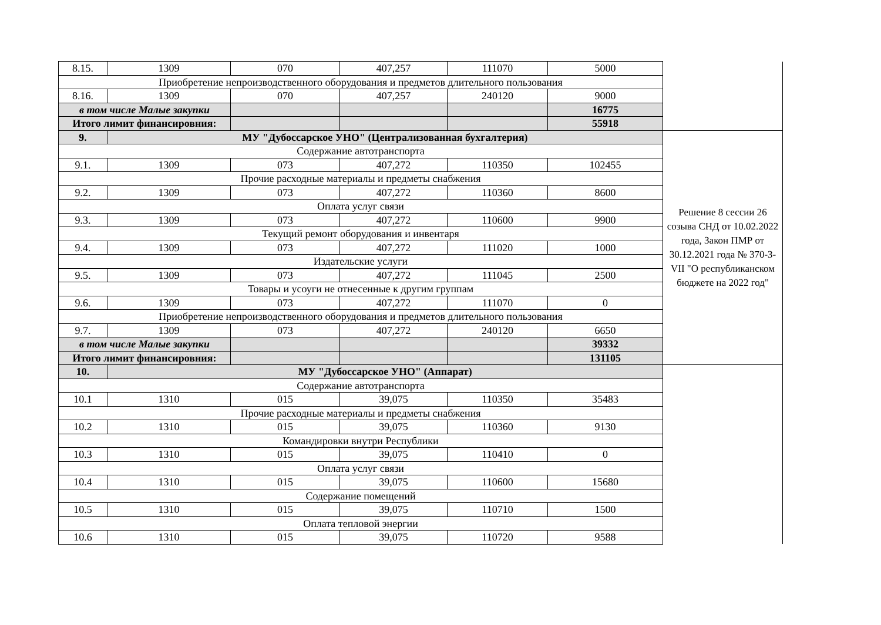| 8.15. | 1309 | 070 | 407,257 | 111070 | 5000 | |
| Приобретение непроизводственного оборудования и предметов длительного пользования | | | | | | |
| 8.16. | 1309 | 070 | 407,257 | 240120 | 9000 | |
| в том числе Малые закупки | | | | | 16775 | |
| Итого лимит финансировния: | | | | | 55918 | |
| 9. | МУ "Дубоссарское УНО" (Централизованная бухгалтерия) | | | | | Решение 8 сессии 26 созыва СНД от 10.02.2022 года, Закон ПМР от 30.12.2021 года № 370-З-VII "О республиканском бюджете на 2022 год" |
| Содержание автотранспорта | | | | | | |
| 9.1. | 1309 | 073 | 407,272 | 110350 | 102455 | |
| Прочие расходные материалы и предметы снабжения | | | | | | |
| 9.2. | 1309 | 073 | 407,272 | 110360 | 8600 | |
| Оплата услуг связи | | | | | | |
| 9.3. | 1309 | 073 | 407,272 | 110600 | 9900 | |
| Текущий ремонт оборудования и инвентаря | | | | | | |
| 9.4. | 1309 | 073 | 407,272 | 111020 | 1000 | |
| Издательские услуги | | | | | | |
| 9.5. | 1309 | 073 | 407,272 | 111045 | 2500 | |
| Товары и усоуги не отнесенные к другим группам | | | | | | |
| 9.6. | 1309 | 073 | 407,272 | 111070 | 0 | |
| Приобретение непроизводственного оборудования и предметов длительного пользования | | | | | | |
| 9.7. | 1309 | 073 | 407,272 | 240120 | 6650 | |
| в том числе Малые закупки | | | | | 39332 | |
| Итого лимит финансировния: | | | | | 131105 | |
| 10. | МУ "Дубоссарское УНО" (Аппарат) | | | | | |
| Содержание автотранспорта | | | | | | |
| 10.1 | 1310 | 015 | 39,075 | 110350 | 35483 | |
| Прочие расходные материалы и предметы снабжения | | | | | | |
| 10.2 | 1310 | 015 | 39,075 | 110360 | 9130 | |
| Командировки внутри Республики | | | | | | |
| 10.3 | 1310 | 015 | 39,075 | 110410 | 0 | |
| Оплата услуг связи | | | | | | |
| 10.4 | 1310 | 015 | 39,075 | 110600 | 15680 | |
| Содержание помещений | | | | | | |
| 10.5 | 1310 | 015 | 39,075 | 110710 | 1500 | |
| Оплата тепловой энергии | | | | | | |
| 10.6 | 1310 | 015 | 39,075 | 110720 | 9588 | |